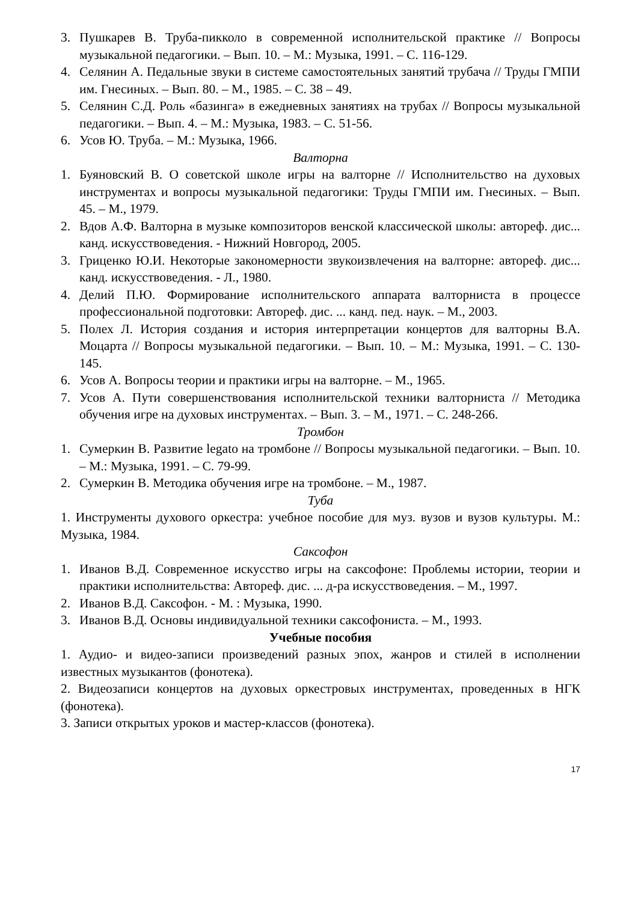3. Пушкарев В. Труба-пикколо в современной исполнительской практике // Вопросы музыкальной педагогики. – Вып. 10. – М.: Музыка, 1991. – С. 116-129.
4. Селянин А. Педальные звуки в системе самостоятельных занятий трубача // Труды ГМПИ им. Гнесиных. – Вып. 80. – М., 1985. – С. 38 – 49.
5. Селянин С.Д. Роль «базинга» в ежедневных занятиях на трубах // Вопросы музыкальной педагогики. – Вып. 4. – М.: Музыка, 1983. – С. 51-56.
6. Усов Ю. Труба. – М.: Музыка, 1966.
Валторна
1. Буяновский В. О советской школе игры на валторне // Исполнительство на духовых инструментах и вопросы музыкальной педагогики: Труды ГМПИ им. Гнесиных. – Вып. 45. – М., 1979.
2. Вдов А.Ф. Валторна в музыке композиторов венской классической школы: автореф. дис... канд. искусствоведения. - Нижний Новгород, 2005.
3. Гриценко Ю.И. Некоторые закономерности звукоизвлечения на валторне: автореф. дис... канд. искусствоведения. - Л., 1980.
4. Делий П.Ю. Формирование исполнительского аппарата валторниста в процессе профессиональной подготовки: Автореф. дис. ... канд. пед. наук. – М., 2003.
5. Полех Л. История создания и история интерпретации концертов для валторны В.А. Моцарта // Вопросы музыкальной педагогики. – Вып. 10. – М.: Музыка, 1991. – С. 130-145.
6. Усов А. Вопросы теории и практики игры на валторне. – М., 1965.
7. Усов А. Пути совершенствования исполнительской техники валторниста // Методика обучения игре на духовых инструментах. – Вып. 3. – М., 1971. – С. 248-266.
Тромбон
1. Сумеркин В. Развитие legato на тромбоне // Вопросы музыкальной педагогики. – Вып. 10. – М.: Музыка, 1991. – С. 79-99.
2. Сумеркин В. Методика обучения игре на тромбоне. – М., 1987.
Туба
1. Инструменты духового оркестра: учебное пособие для муз. вузов и вузов культуры. М.: Музыка, 1984.
Саксофон
1. Иванов В.Д. Современное искусство игры на саксофоне: Проблемы истории, теории и практики исполнительства: Автореф. дис. ... д-ра искусствоведения. – М., 1997.
2. Иванов В.Д. Саксофон. - М. : Музыка, 1990.
3. Иванов В.Д. Основы индивидуальной техники саксофониста. – М., 1993.
Учебные пособия
1. Аудио- и видео-записи произведений разных эпох, жанров и стилей в исполнении известных музыкантов (фонотека).
2. Видеозаписи концертов на духовых оркестровых инструментах, проведенных в НГК (фонотека).
3. Записи открытых уроков и мастер-классов (фонотека).
17